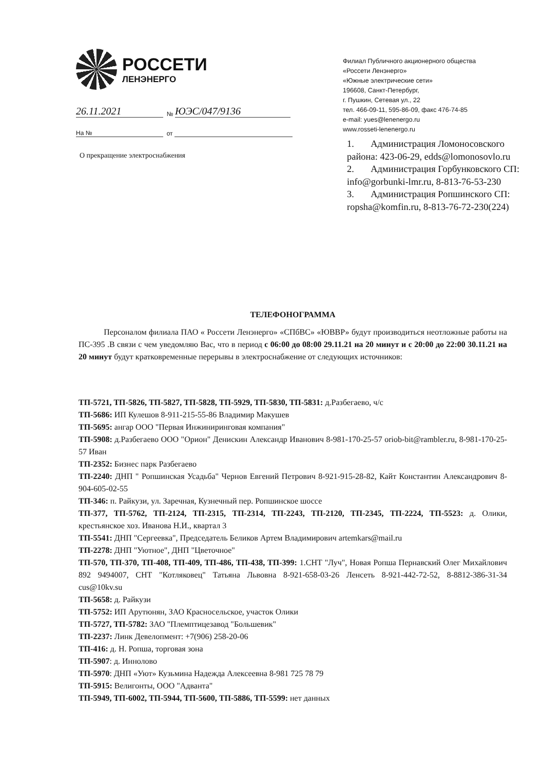РОССЕТИ
ЛЕНЭНЕРГО
26.11.2021 № ЮЭС/047/9136
На № от
Филиал Публичного акционерного общества
«Россети Ленэнерго»
«Южные электрические сети»
196608, Санкт-Петербург,
г. Пушкин, Сетевая ул., 22
тел. 466-09-11, 595-86-09, факс 476-74-85
e-mail: yues@lenenergo.ru
www.rosseti-lenenergo.ru
1. Администрация Ломоносовского района: 423-06-29, edds@lomonosovlo.ru
2. Администрация Горбунковского СП: info@gorbunki-lmr.ru, 8-813-76-53-230
3. Администрация Ропшинского СП: ropsha@komfin.ru, 8-813-76-72-230(224)
О прекращение электроснабжения
ТЕЛЕФОНОГРАММА
Персоналом филиала ПАО « Россети Ленэнерго» «СПбВС» «ЮВВР» будут производиться неотложные работы на ПС-395 .В связи с чем уведомляю Вас, что в период с 06:00 до 08:00 29.11.21 на 20 минут и с 20:00 до 22:00 30.11.21 на 20 минут будут кратковременные перерывы в электроснабжение от следующих источников:
ТП-5721, ТП-5826, ТП-5827, ТП-5828, ТП-5929, ТП-5830, ТП-5831: д.Разбегаево, ч/с
ТП-5686: ИП Кулешов 8-911-215-55-86 Владимир Макушев
ТП-5695: ангар ООО "Первая Инжиниринговая компания"
ТП-5908: д.Разбегаево ООО "Орион" Денискин Александр Иванович 8-981-170-25-57 oriob-bit@rambler.ru, 8-981-170-25-57 Иван
ТП-2352: Бизнес парк Разбегаево
ТП-2240: ДНП " Ропшинская Усадьба" Чернов Евгений Петрович 8-921-915-28-82, Кайт Константин Александрович 8-904-605-02-55
ТП-346: п. Райкузи, ул. Заречная, Кузнечный пер. Ропшинское шоссе
ТП-377, ТП-5762, ТП-2124, ТП-2315, ТП-2314, ТП-2243, ТП-2120, ТП-2345, ТП-2224, ТП-5523: д. Олики, крестьянское хоз. Иванова Н.И., квартал 3
ТП-5541: ДНП "Сергеевка", Председатель Беликов Артем Владимирович artemkars@mail.ru
ТП-2278: ДНП "Уютное", ДНП "Цветочное"
ТП-570, ТП-370, ТП-408, ТП-409, ТП-486, ТП-438, ТП-399: 1.СНТ "Луч", Новая Ропша Пернавский Олег Михайлович 892 9494007, СНТ "Котляковец" Татьяна Львовна 8-921-658-03-26 Ленсеть 8-921-442-72-52, 8-8812-386-31-34 cus@10kv.su
ТП-5658: д. Райкузи
ТП-5752: ИП Арутюнян, ЗАО Красносельское, участок Олики
ТП-5727, ТП-5782: ЗАО "Племптицезавод "Большевик"
ТП-2237: Линк Девелопмент: +7(906) 258-20-06
ТП-416: д. Н. Ропша, торговая зона
ТП-5907: д. Иннолово
ТП-5970: ДНП «Уют» Кузьмина Надежда Алексеевна 8-981 725 78 79
ТП-5915: Велигонты, ООО "Адванта"
ТП-5949, ТП-6002, ТП-5944, ТП-5600, ТП-5886, ТП-5599: нет данных